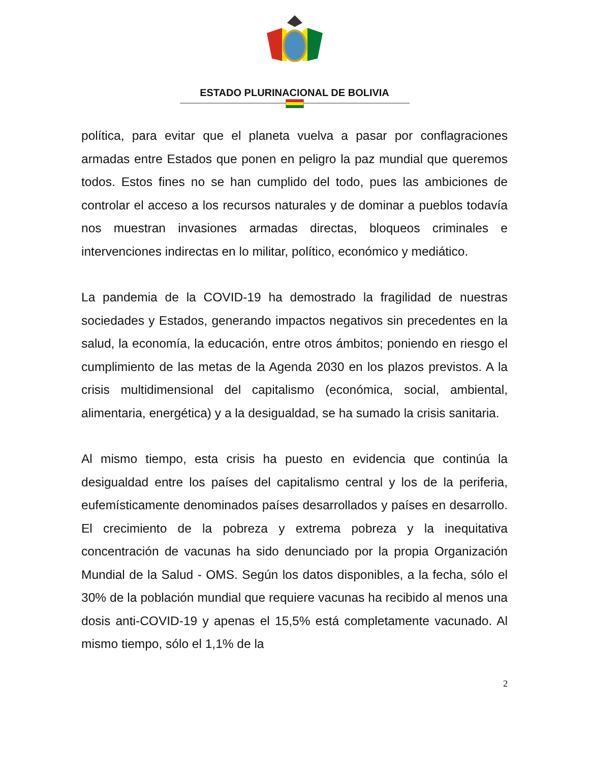ESTADO PLURINACIONAL DE BOLIVIA
política, para evitar que el planeta vuelva a pasar por conflagraciones armadas entre Estados que ponen en peligro la paz mundial que queremos todos. Estos fines no se han cumplido del todo, pues las ambiciones de controlar el acceso a los recursos naturales y de dominar a pueblos todavía nos muestran invasiones armadas directas, bloqueos criminales e intervenciones indirectas en lo militar, político, económico y mediático.
La pandemia de la COVID-19 ha demostrado la fragilidad de nuestras sociedades y Estados, generando impactos negativos sin precedentes en la salud, la economía, la educación, entre otros ámbitos; poniendo en riesgo el cumplimiento de las metas de la Agenda 2030 en los plazos previstos. A la crisis multidimensional del capitalismo (económica, social, ambiental, alimentaria, energética) y a la desigualdad, se ha sumado la crisis sanitaria.
Al mismo tiempo, esta crisis ha puesto en evidencia que continúa la desigualdad entre los países del capitalismo central y los de la periferia, eufemísticamente denominados países desarrollados y países en desarrollo. El crecimiento de la pobreza y extrema pobreza y la inequitativa concentración de vacunas ha sido denunciado por la propia Organización Mundial de la Salud - OMS. Según los datos disponibles, a la fecha, sólo el 30% de la población mundial que requiere vacunas ha recibido al menos una dosis anti-COVID-19 y apenas el 15,5% está completamente vacunado. Al mismo tiempo, sólo el 1,1% de la
2